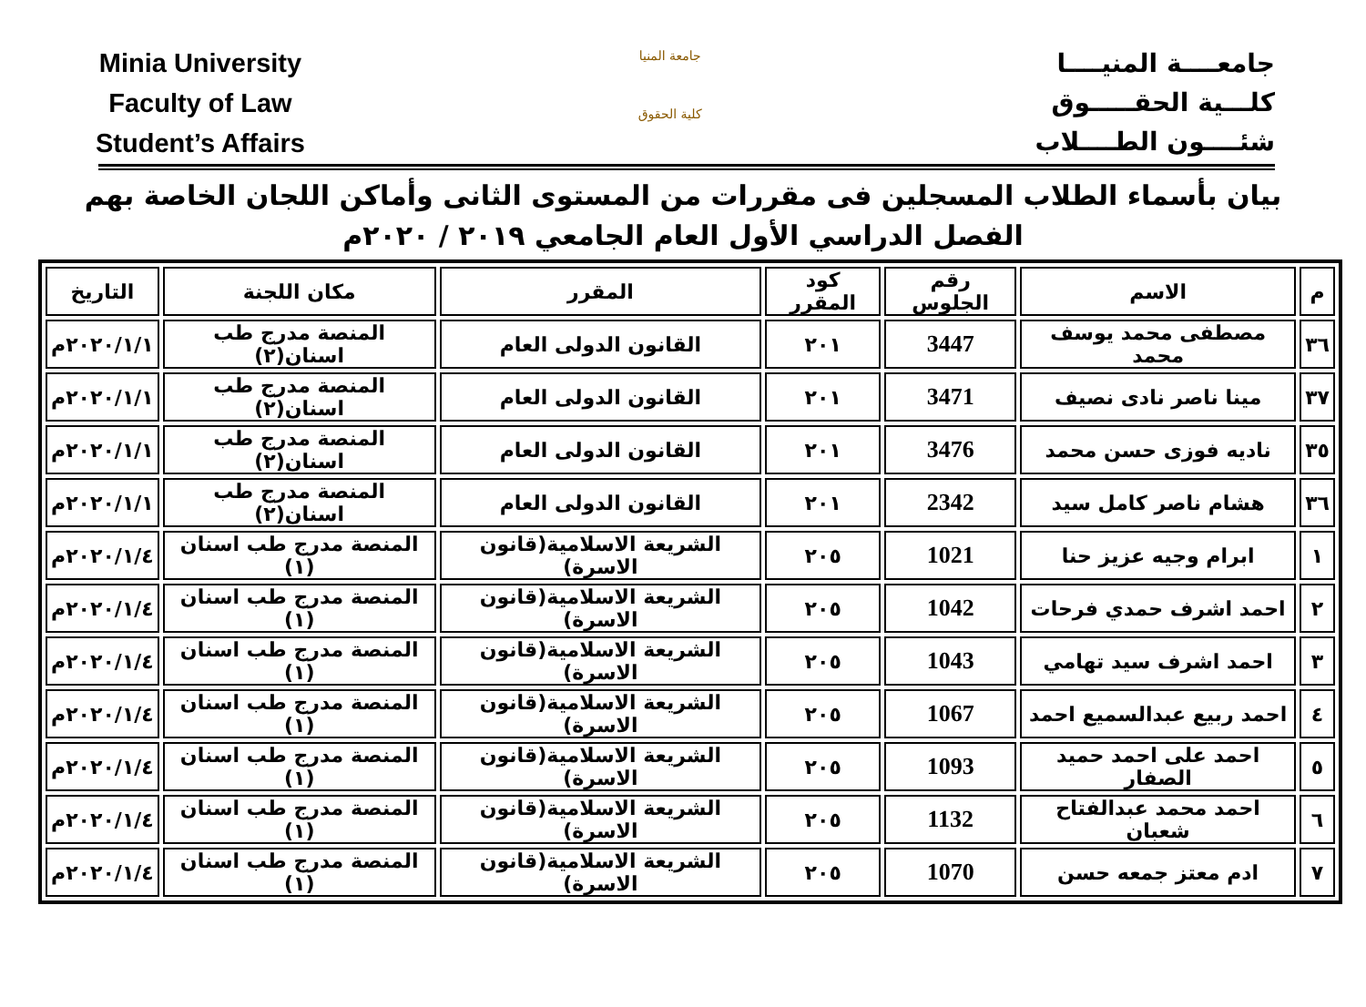Minia University
Faculty of Law
Student’s Affairs
جامعة المنيا
كلية الحقوق
جامعــــة المنيــــا
كلـــية الحقـــــوق
شئــــون الطــــلاب
بيان بأسماء الطلاب المسجلين فى مقررات من المستوى الثانى وأماكن اللجان الخاصة بهم
الفصل الدراسي الأول العام الجامعي ٢٠١٩ / ٢٠٢٠م
| م | الاسم | رقم الجلوس | كود المقرر | المقرر | مكان اللجنة | التاريخ |
| --- | --- | --- | --- | --- | --- | --- |
| ٣٦ | مصطفى محمد يوسف محمد | 3447 | ٢٠١ | القانون الدولى العام | المنصة مدرج طب اسنان(٢) | ٢٠٢٠/١/١م |
| ٣٧ | مينا ناصر نادى نصيف | 3471 | ٢٠١ | القانون الدولى العام | المنصة مدرج طب اسنان(٢) | ٢٠٢٠/١/١م |
| ٣٥ | ناديه فوزى حسن محمد | 3476 | ٢٠١ | القانون الدولى العام | المنصة مدرج طب اسنان(٢) | ٢٠٢٠/١/١م |
| ٣٦ | هشام ناصر كامل سيد | 2342 | ٢٠١ | القانون الدولى العام | المنصة مدرج طب اسنان(٢) | ٢٠٢٠/١/١م |
| ١ | ابرام وجيه عزيز حنا | 1021 | ٢٠٥ | الشريعة الاسلامية(قانون الاسرة) | المنصة مدرج طب اسنان (١) | ٢٠٢٠/١/٤م |
| ٢ | احمد اشرف حمدي فرحات | 1042 | ٢٠٥ | الشريعة الاسلامية(قانون الاسرة) | المنصة مدرج طب اسنان (١) | ٢٠٢٠/١/٤م |
| ٣ | احمد اشرف سيد تهامي | 1043 | ٢٠٥ | الشريعة الاسلامية(قانون الاسرة) | المنصة مدرج طب اسنان (١) | ٢٠٢٠/١/٤م |
| ٤ | احمد ربيع عبدالسميع احمد | 1067 | ٢٠٥ | الشريعة الاسلامية(قانون الاسرة) | المنصة مدرج طب اسنان (١) | ٢٠٢٠/١/٤م |
| ٥ | احمد على احمد حميد الصفار | 1093 | ٢٠٥ | الشريعة الاسلامية(قانون الاسرة) | المنصة مدرج طب اسنان (١) | ٢٠٢٠/١/٤م |
| ٦ | احمد محمد عبدالفتاح شعبان | 1132 | ٢٠٥ | الشريعة الاسلامية(قانون الاسرة) | المنصة مدرج طب اسنان (١) | ٢٠٢٠/١/٤م |
| ٧ | ادم معتز جمعه حسن | 1070 | ٢٠٥ | الشريعة الاسلامية(قانون الاسرة) | المنصة مدرج طب اسنان (١) | ٢٠٢٠/١/٤م |